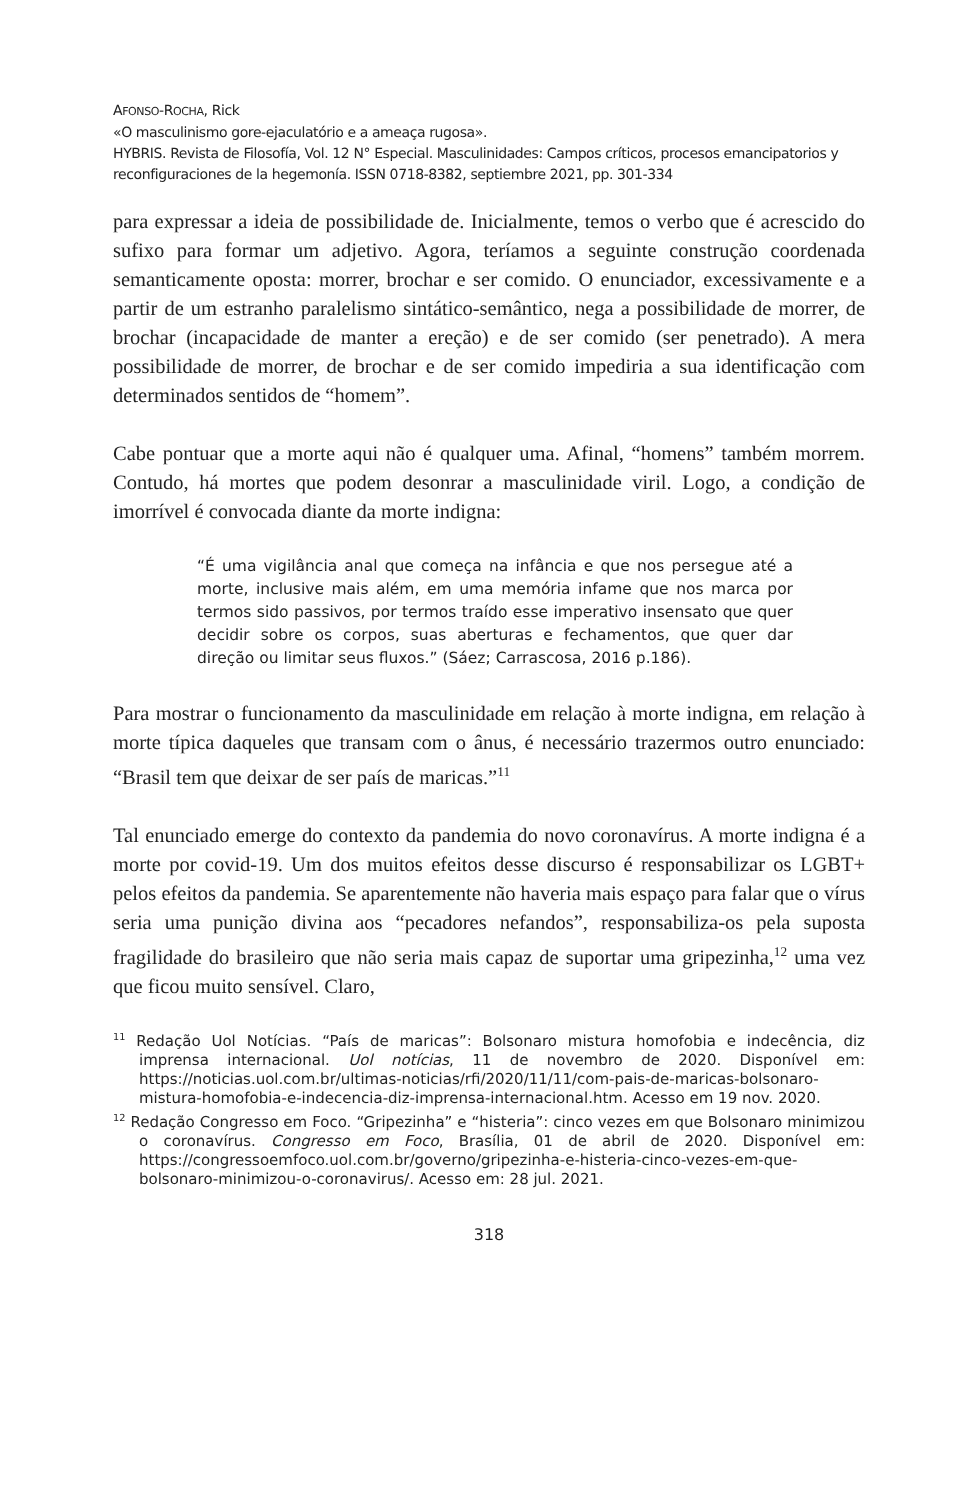AFONSO-ROCHA, Rick
«O masculinismo gore-ejaculatório e a ameaça rugosa».
HYBRIS. Revista de Filosofía, Vol. 12 N° Especial. Masculinidades: Campos críticos, procesos emancipatorios y reconfiguraciones de la hegemonía. ISSN 0718-8382, septiembre 2021, pp. 301-334
para expressar a ideia de possibilidade de. Inicialmente, temos o verbo que é acrescido do sufixo para formar um adjetivo. Agora, teríamos a seguinte construção coordenada semanticamente oposta: morrer, brochar e ser comido. O enunciador, excessivamente e a partir de um estranho paralelismo sintático-semântico, nega a possibilidade de morrer, de brochar (incapacidade de manter a ereção) e de ser comido (ser penetrado). A mera possibilidade de morrer, de brochar e de ser comido impediria a sua identificação com determinados sentidos de “homem”.
Cabe pontuar que a morte aqui não é qualquer uma. Afinal, “homens” também morrem. Contudo, há mortes que podem desonrar a masculinidade viril. Logo, a condição de imorrível é convocada diante da morte indigna:
“É uma vigilância anal que começa na infância e que nos persegue até a morte, inclusive mais além, em uma memória infame que nos marca por termos sido passivos, por termos traído esse imperativo insensato que quer decidir sobre os corpos, suas aberturas e fechamentos, que quer dar direção ou limitar seus fluxos.” (Sáez; Carrascosa, 2016 p.186).
Para mostrar o funcionamento da masculinidade em relação à morte indigna, em relação à morte típica daqueles que transam com o ânus, é necessário trazermos outro enunciado: “Brasil tem que deixar de ser país de maricas.”<sup>11</sup>
Tal enunciado emerge do contexto da pandemia do novo coronavírus. A morte indigna é a morte por covid-19. Um dos muitos efeitos desse discurso é responsabilizar os LGBT+ pelos efeitos da pandemia. Se aparentemente não haveria mais espaço para falar que o vírus seria uma punição divina aos “pecadores nefandos”, responsabiliza-os pela suposta fragilidade do brasileiro que não seria mais capaz de suportar uma gripezinha,<sup>12</sup> uma vez que ficou muito sensível. Claro,
<sup>11</sup> Redação Uol Notícias. “País de maricas”: Bolsonaro mistura homofobia e indecência, diz imprensa internacional. Uol notícias, 11 de novembro de 2020. Disponível em: https://noticias.uol.com.br/ultimas-noticias/rfi/2020/11/11/com-pais-de-maricas-bolsonaro-mistura-homofobia-e-indecencia-diz-imprensa-internacional.htm. Acesso em 19 nov. 2020.
<sup>12</sup> Redação Congresso em Foco. “Gripezinha” e “histeria”: cinco vezes em que Bolsonaro minimizou o coronavírus. Congresso em Foco, Brasília, 01 de abril de 2020. Disponível em: https://congressoemfoco.uol.com.br/governo/gripezinha-e-histeria-cinco-vezes-em-que-bolsonaro-minimizou-o-coronavirus/. Acesso em: 28 jul. 2021.
318